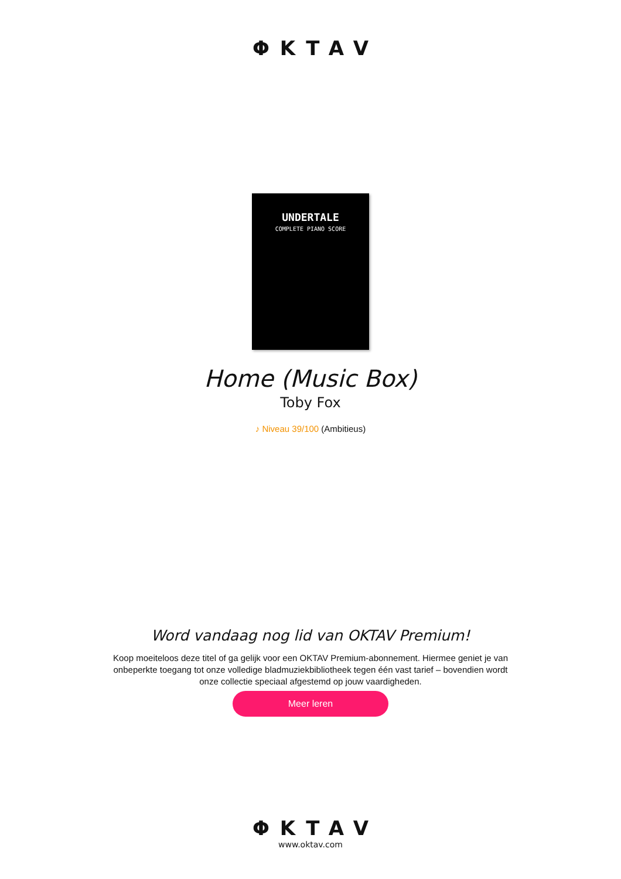ΦKTAV
UNDERTALE
COMPLETE PIANO SCORE
Home (Music Box)
Toby Fox
♪ Niveau 39/100 (Ambitieus)
Word vandaag nog lid van OKTAV Premium!
Koop moeiteloos deze titel of ga gelijk voor een OKTAV Premium-abonnement. Hiermee geniet je van onbeperkte toegang tot onze volledige bladmuziekbibliotheek tegen één vast tarief – bovendien wordt onze collectie speciaal afgestemd op jouw vaardigheden.
Meer leren
ΦKTAV
www.oktav.com